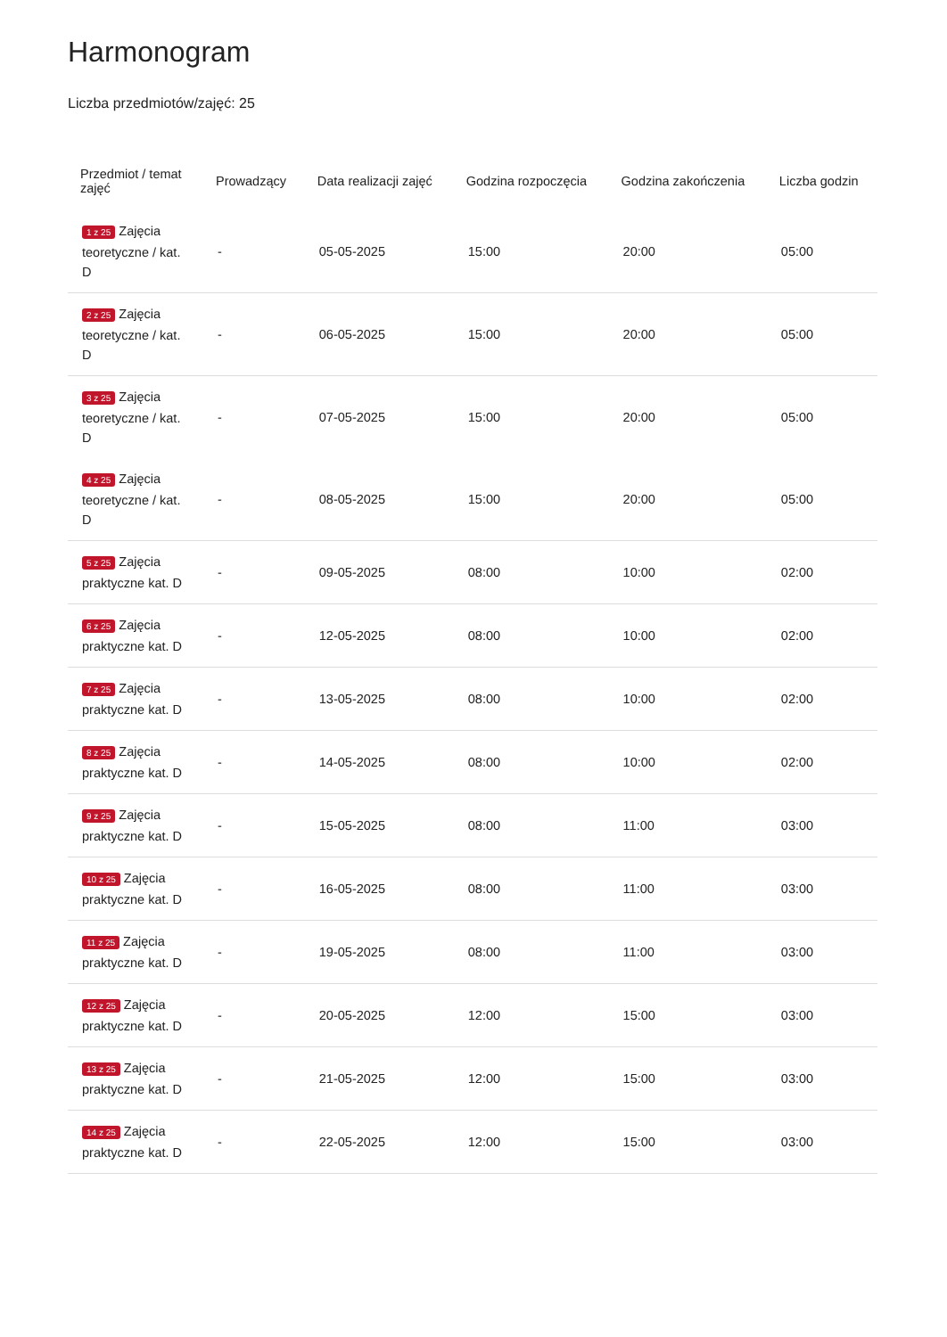Harmonogram
Liczba przedmiotów/zajęć: 25
| Przedmiot / temat zajęć | Prowadzący | Data realizacji zajęć | Godzina rozpoczęcia | Godzina zakończenia | Liczba godzin |
| --- | --- | --- | --- | --- | --- |
| 1 z 25 Zajęcia teoretyczne / kat. D | - | 05-05-2025 | 15:00 | 20:00 | 05:00 |
| 2 z 25 Zajęcia teoretyczne / kat. D | - | 06-05-2025 | 15:00 | 20:00 | 05:00 |
| 3 z 25 Zajęcia teoretyczne / kat. D | - | 07-05-2025 | 15:00 | 20:00 | 05:00 |
| 4 z 25 Zajęcia teoretyczne / kat. D | - | 08-05-2025 | 15:00 | 20:00 | 05:00 |
| 5 z 25 Zajęcia praktyczne kat. D | - | 09-05-2025 | 08:00 | 10:00 | 02:00 |
| 6 z 25 Zajęcia praktyczne kat. D | - | 12-05-2025 | 08:00 | 10:00 | 02:00 |
| 7 z 25 Zajęcia praktyczne kat. D | - | 13-05-2025 | 08:00 | 10:00 | 02:00 |
| 8 z 25 Zajęcia praktyczne kat. D | - | 14-05-2025 | 08:00 | 10:00 | 02:00 |
| 9 z 25 Zajęcia praktyczne kat. D | - | 15-05-2025 | 08:00 | 11:00 | 03:00 |
| 10 z 25 Zajęcia praktyczne kat. D | - | 16-05-2025 | 08:00 | 11:00 | 03:00 |
| 11 z 25 Zajęcia praktyczne kat. D | - | 19-05-2025 | 08:00 | 11:00 | 03:00 |
| 12 z 25 Zajęcia praktyczne kat. D | - | 20-05-2025 | 12:00 | 15:00 | 03:00 |
| 13 z 25 Zajęcia praktyczne kat. D | - | 21-05-2025 | 12:00 | 15:00 | 03:00 |
| 14 z 25 Zajęcia praktyczne kat. D | - | 22-05-2025 | 12:00 | 15:00 | 03:00 |